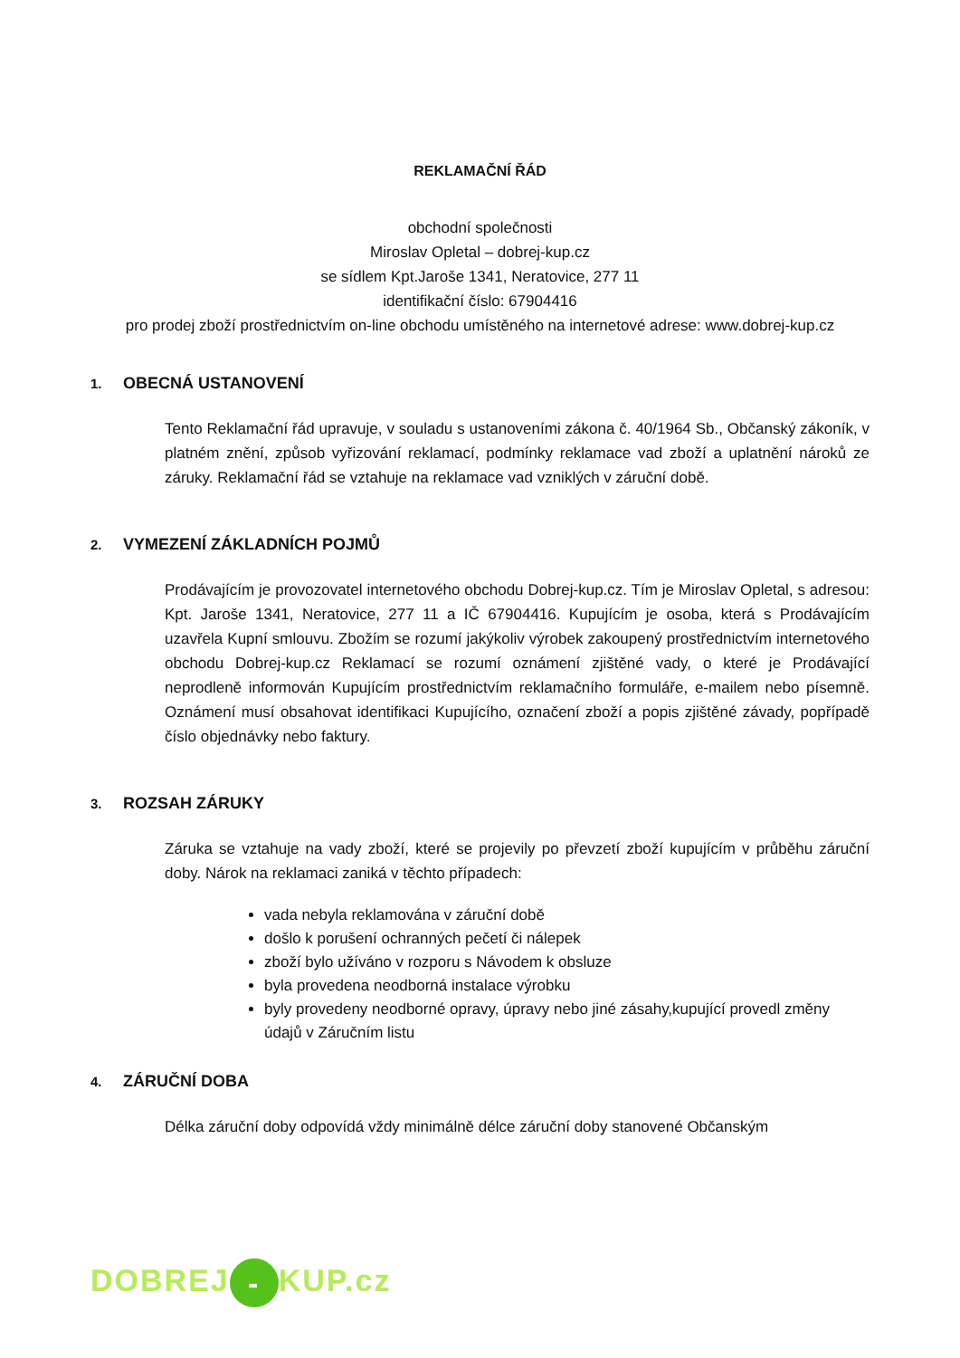REKLAMAČNÍ ŘÁD
obchodní společnosti
Miroslav Opletal – dobrej-kup.cz
se sídlem Kpt.Jaroše 1341, Neratovice, 277 11
identifikační číslo: 67904416
pro prodej zboží prostřednictvím on-line obchodu umístěného na internetové adrese: www.dobrej-kup.cz
1. OBECNÁ USTANOVENÍ
Tento Reklamační řád upravuje, v souladu s ustanoveními zákona č. 40/1964 Sb., Občanský zákoník, v platném znění, způsob vyřizování reklamací, podmínky reklamace vad zboží a uplatnění nároků ze záruky. Reklamační řád se vztahuje na reklamace vad vzniklých v záruční době.
2. VYMEZENÍ ZÁKLADNÍCH POJMŮ
Prodávajícím je provozovatel internetového obchodu Dobrej-kup.cz. Tím je Miroslav Opletal, s adresou: Kpt. Jaroše 1341, Neratovice, 277 11 a IČ 67904416. Kupujícím je osoba, která s Prodávajícím uzavřela Kupní smlouvu. Zbožím se rozumí jakýkoliv výrobek zakoupený prostřednictvím internetového obchodu Dobrej-kup.cz Reklamací se rozumí oznámení zjištěné vady, o které je Prodávající neprodleně informován Kupujícím prostřednictvím reklamačního formuláře, e-mailem nebo písemně. Oznámení musí obsahovat identifikaci Kupujícího, označení zboží a popis zjištěné závady, popřípadě číslo objednávky nebo faktury.
3. ROZSAH ZÁRUKY
Záruka se vztahuje na vady zboží, které se projevily po převzetí zboží kupujícím v průběhu záruční doby. Nárok na reklamaci zaniká v těchto případech:
vada nebyla reklamována v záruční době
došlo k porušení ochranných pečetí či nálepek
zboží bylo užíváno v rozporu s Návodem k obsluze
byla provedena neodborná instalace výrobku
byly provedeny neodborné opravy, úpravy nebo jiné zásahy,kupující provedl změny údajů v Záručním listu
4. ZÁRUČNÍ DOBA
Délka záruční doby odpovídá vždy minimálně délce záruční doby stanovené Občanským
DOBREJ - KUP.cz